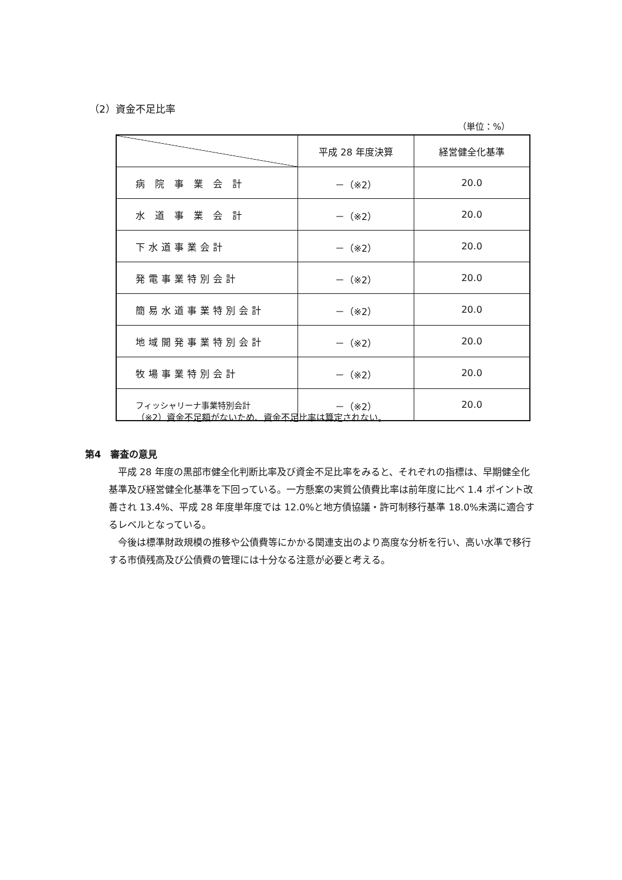（2）資金不足比率
（単位：%）
| | 平成 28 年度決算 | 経営健全化基準 |
| --- | --- | --- |
| 病 院 事 業 会 計 | －（※2） | 20.0 |
| 水 道 事 業 会 計 | －（※2） | 20.0 |
| 下水道事業会計 | －（※2） | 20.0 |
| 発電事業特別会計 | －（※2） | 20.0 |
| 簡易水道事業特別会計 | －（※2） | 20.0 |
| 地域開発事業特別会計 | －（※2） | 20.0 |
| 牧場事業特別会計 | －（※2） | 20.0 |
| フィッシャリーナ事業特別会計 | －（※2） | 20.0 |
（※2）資金不足額がないため、資金不足比率は算定されない。
第4　審査の意見
平成 28 年度の黒部市健全化判断比率及び資金不足比率をみると、それぞれの指標は、早期健全化基準及び経営健全化基準を下回っている。一方懸案の実質公債費比率は前年度に比べ 1.4 ポイント改善され 13.4%、平成 28 年度単年度では 12.0%と地方債協議・許可制移行基準 18.0%未満に適合するレベルとなっている。
今後は標準財政規模の推移や公債費等にかかる関連支出のより高度な分析を行い、高い水準で移行する市債残高及び公債費の管理には十分なる注意が必要と考える。